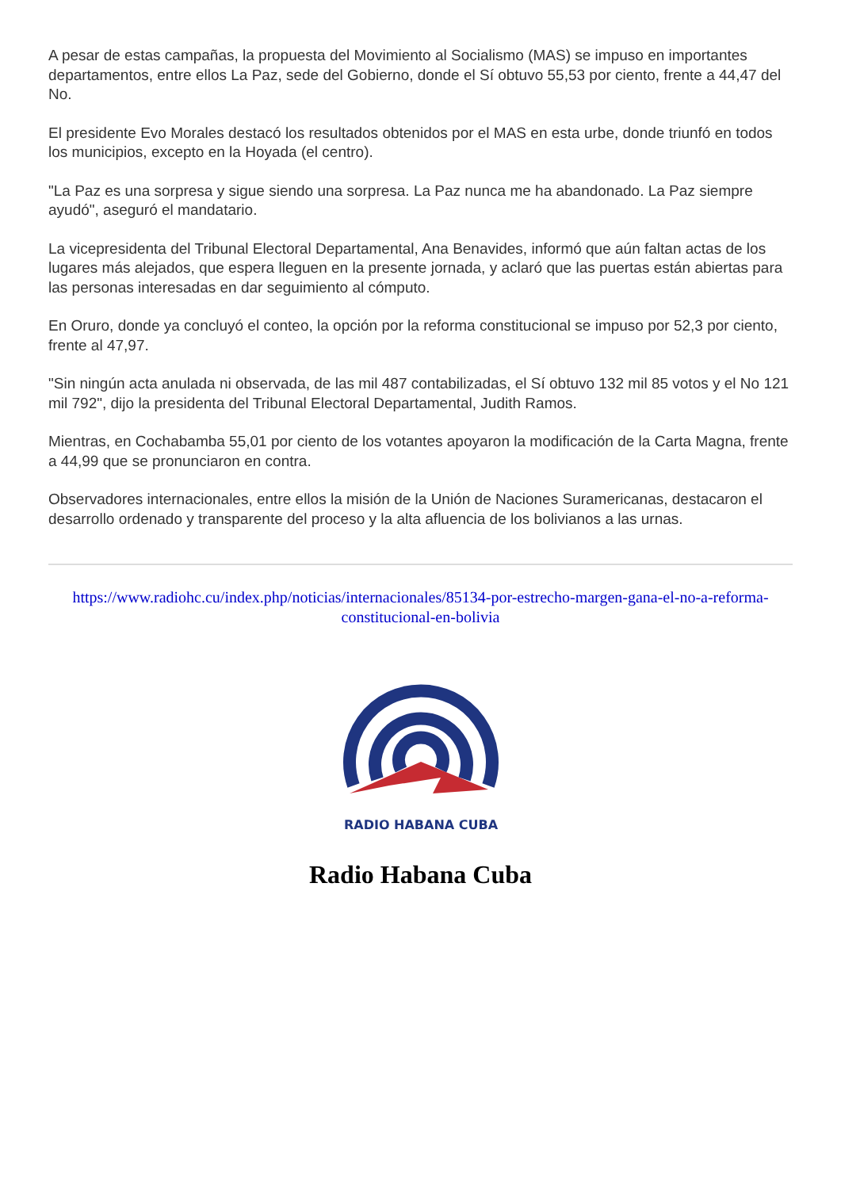A pesar de estas campañas, la propuesta del Movimiento al Socialismo (MAS) se impuso en importantes departamentos, entre ellos La Paz, sede del Gobierno, donde el Sí obtuvo 55,53 por ciento, frente a 44,47 del No.
El presidente Evo Morales destacó los resultados obtenidos por el MAS en esta urbe, donde triunfó en todos los municipios, excepto en la Hoyada (el centro).
"La Paz es una sorpresa y sigue siendo una sorpresa. La Paz nunca me ha abandonado. La Paz siempre ayudó", aseguró el mandatario.
La vicepresidenta del Tribunal Electoral Departamental, Ana Benavides, informó que aún faltan actas de los lugares más alejados, que espera lleguen en la presente jornada, y aclaró que las puertas están abiertas para las personas interesadas en dar seguimiento al cómputo.
En Oruro, donde ya concluyó el conteo, la opción por la reforma constitucional se impuso por 52,3 por ciento, frente al 47,97.
"Sin ningún acta anulada ni observada, de las mil 487 contabilizadas, el Sí obtuvo 132 mil 85 votos y el No 121 mil 792", dijo la presidenta del Tribunal Electoral Departamental, Judith Ramos.
Mientras, en Cochabamba 55,01 por ciento de los votantes apoyaron la modificación de la Carta Magna, frente a 44,99 que se pronunciaron en contra.
Observadores internacionales, entre ellos la misión de la Unión de Naciones Suramericanas, destacaron el desarrollo ordenado y transparente del proceso y la alta afluencia de los bolivianos a las urnas.
https://www.radiohc.cu/index.php/noticias/internacionales/85134-por-estrecho-margen-gana-el-no-a-reforma-constitucional-en-bolivia
RADIO HABANA CUBA
Radio Habana Cuba